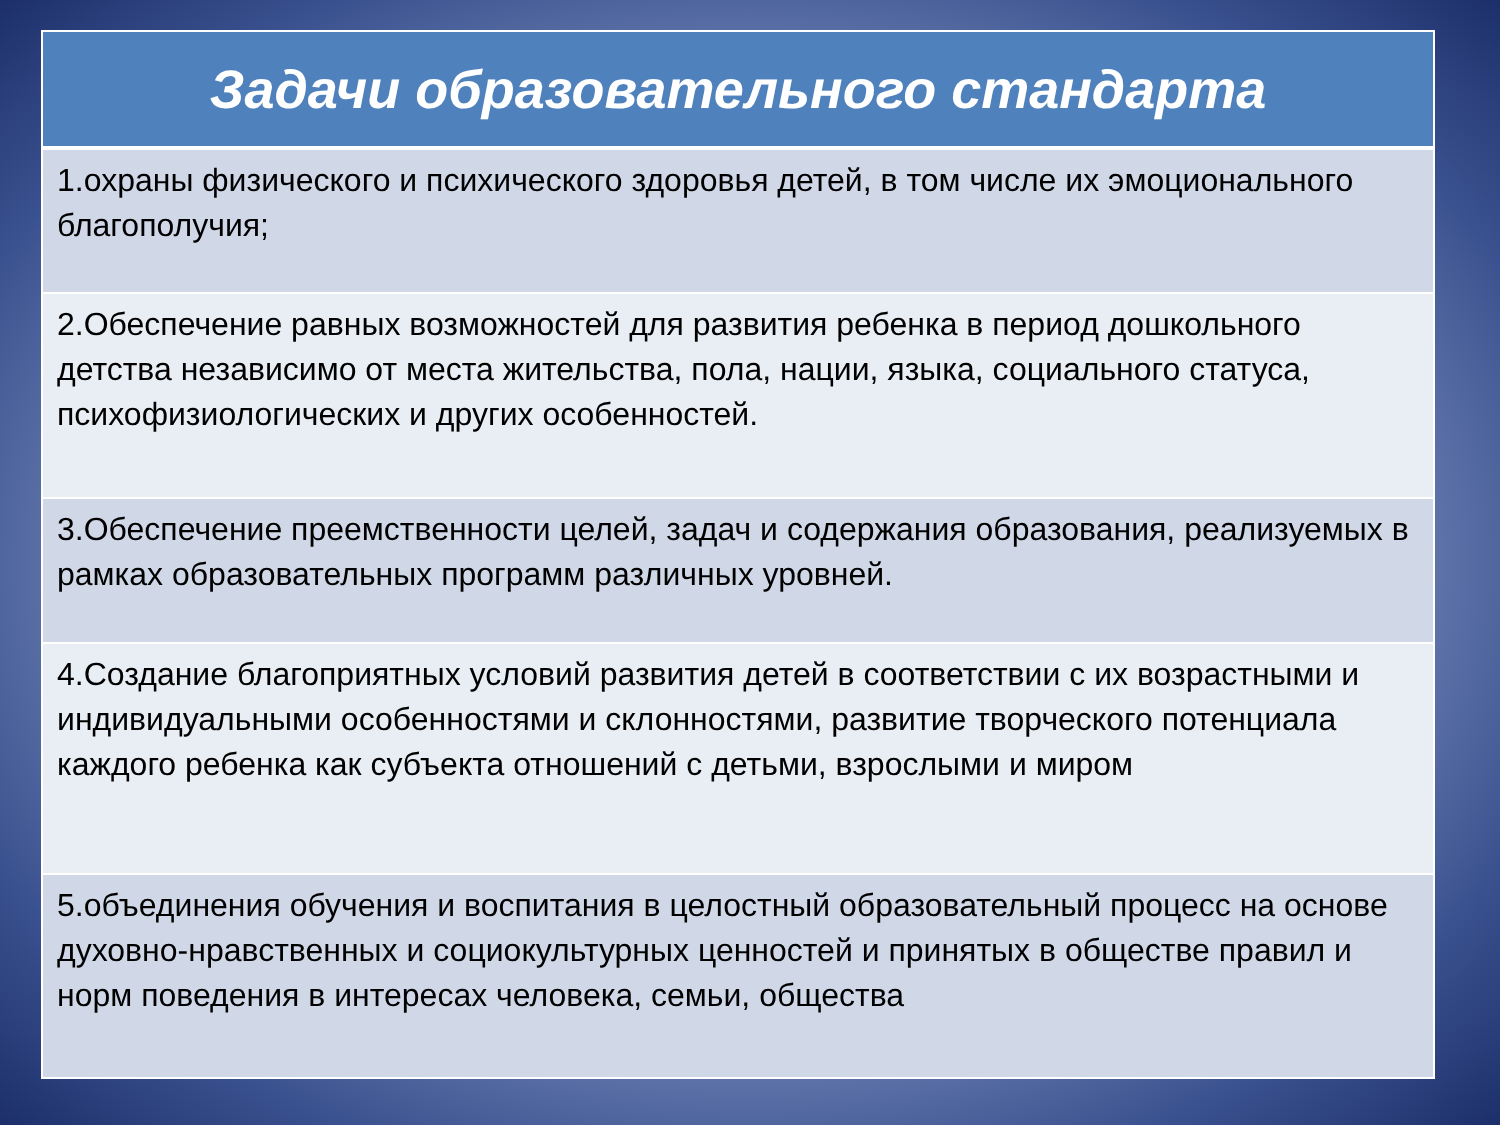| Задачи образовательного стандарта |
| --- |
| 1.охраны физического и психического здоровья детей, в том числе их эмоционального благополучия; |
| 2.Обеспечение равных возможностей для развития ребенка в период дошкольного детства независимо от места жительства, пола, нации, языка, социального статуса, психофизиологических и других особенностей. |
| 3.Обеспечение преемственности целей, задач и содержания образования, реализуемых в рамках образовательных программ различных уровней. |
| 4.Создание благоприятных условий развития детей в соответствии с их возрастными и индивидуальными особенностями и склонностями, развитие творческого потенциала каждого ребенка как субъекта отношений с детьми, взрослыми и миром |
| 5.объединения обучения и воспитания в целостный образовательный процесс на основе духовно-нравственных и социокультурных ценностей и принятых в обществе правил и норм поведения в интересах человека, семьи, общества |